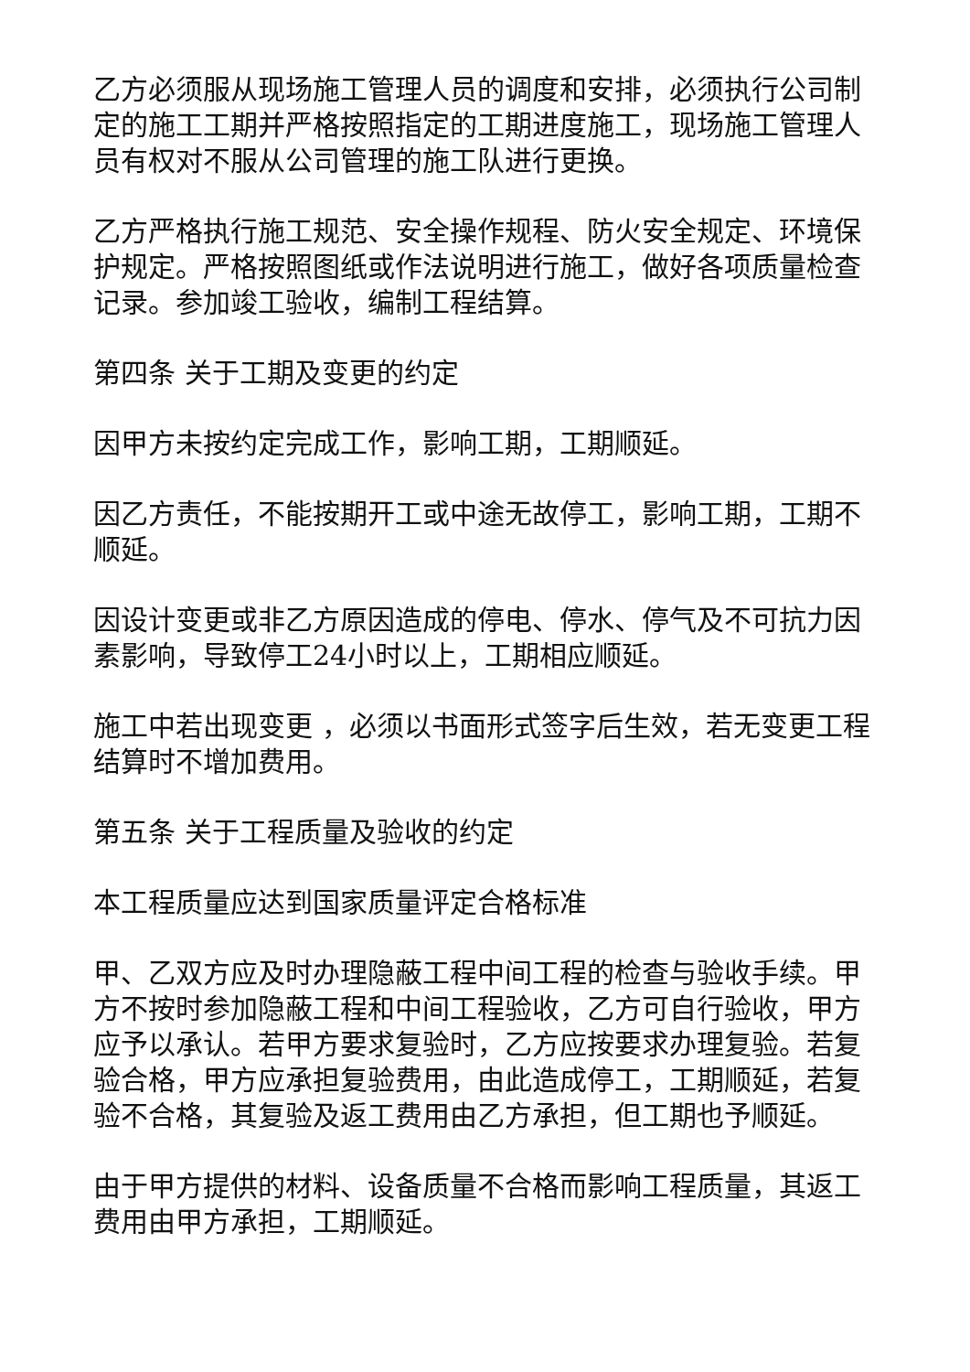乙方必须服从现场施工管理人员的调度和安排，必须执行公司制定的施工工期并严格按照指定的工期进度施工，现场施工管理人员有权对不服从公司管理的施工队进行更换。
乙方严格执行施工规范、安全操作规程、防火安全规定、环境保护规定。严格按照图纸或作法说明进行施工，做好各项质量检查记录。参加竣工验收，编制工程结算。
第四条 关于工期及变更的约定
因甲方未按约定完成工作，影响工期，工期顺延。
因乙方责任，不能按期开工或中途无故停工，影响工期，工期不顺延。
因设计变更或非乙方原因造成的停电、停水、停气及不可抗力因素影响，导致停工24小时以上，工期相应顺延。
施工中若出现变更 ，必须以书面形式签字后生效，若无变更工程结算时不增加费用。
第五条 关于工程质量及验收的约定
本工程质量应达到国家质量评定合格标准
甲、乙双方应及时办理隐蔽工程中间工程的检查与验收手续。甲方不按时参加隐蔽工程和中间工程验收，乙方可自行验收，甲方应予以承认。若甲方要求复验时，乙方应按要求办理复验。若复验合格，甲方应承担复验费用，由此造成停工，工期顺延，若复验不合格，其复验及返工费用由乙方承担，但工期也予顺延。
由于甲方提供的材料、设备质量不合格而影响工程质量，其返工费用由甲方承担，工期顺延。